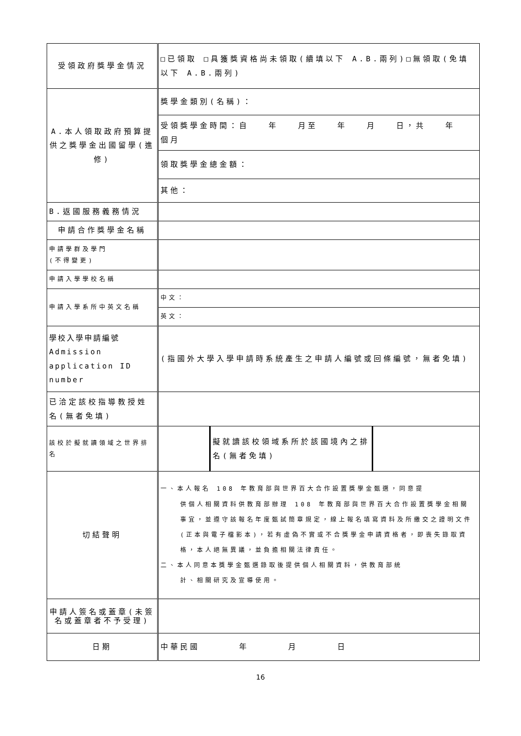| 受領政府獎學金情況 | □已領取 □具獲獎資格尚未領取(續填以下 A.B.兩列)□無領取(免填以下 A.B.兩列) | | |
| A.本人領取政府預算提供之獎學金出國留學(進修) | 獎學金類別(名稱)： | | |
| | 受領獎學金時間：自 年 月至 年 月 日，共 年 個月 | | |
| | 領取獎學金總金額： | | |
| | 其他： | | |
| B.返國服務義務情況 | | | |
| 申請合作獎學金名稱 | | | |
| 申請學群及學門 (不得變更) | | | |
| 申請入學學校名稱 | | | |
| 申請入學系所中英文名稱 | 中文： | | |
| | 英文： | | |
| 學校入學申請編號 Admission application ID number | (指國外大學入學申請時系統產生之申請人編號或回條編號，無者免填) | | |
| 已洽定該校指導教授姓名(無者免填) | | | |
| 該校於擬就讀領域之世界排名 | | 擬就讀該校領域系所於該國境內之排名(無者免填) | |
| 切結聲明 | 一、本人報名 108 年教育部與世界百大合作設置獎學金甄選，同意提 供個人相關資料供教育部辦理 108 年教育部與世界百大合作設置獎學金相關事宜，並遵守該報名年度甄試簡章規定，線上報名填寫資料及所繳交之證明文件(正本與電子檔影本)，若有虛偽不實或不合獎學金申請資格者，即喪失錄取資格，本人絕無異議，並負擔相關法律責任。 二、本人同意本獎學金甄選錄取後提供個人相關資料，供教育部統 計、相關研究及宣導使用。 | | |
| 申請人簽名或蓋章(未簽名或蓋章者不予受理) | | | |
| 日期 | 中華民國 年 月 日 | | |
16